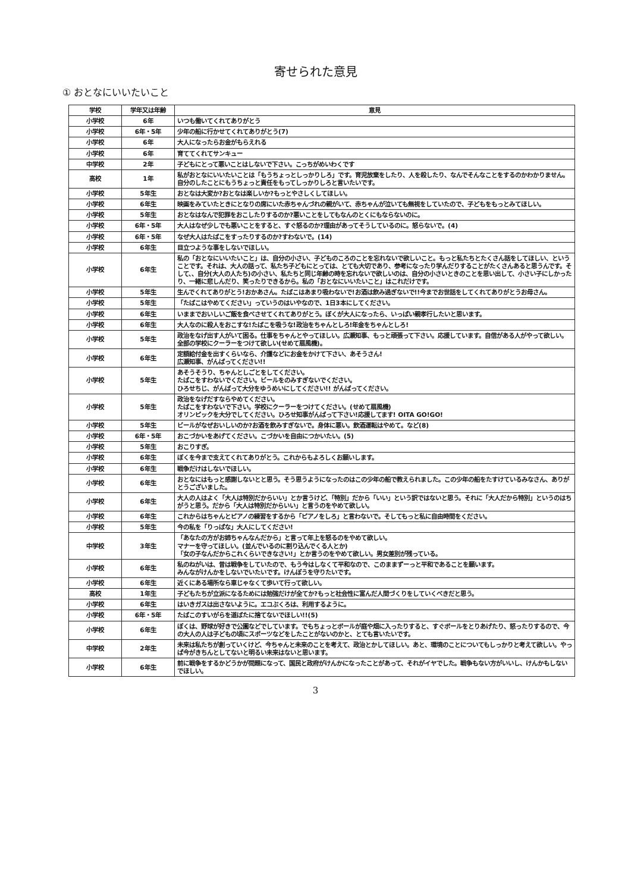寄せられた意見
① おとなにいいたいこと
| 学校 | 学年又は年齢 | 意見 |
| --- | --- | --- |
| 小学校 | 6年 | いつも働いてくれてありがとう |
| 小学校 | 6年・5年 | 少年の船に行かせてくれてありがとう(7) |
| 小学校 | 6年 | 大人になったらお金がもらえれる |
| 小学校 | 6年 | 育ててくれてサンキュー |
| 中学校 | 2年 | 子どもにとって悪いことはしないで下さい。こっちがめいわくです |
| 高校 | 1年 | 私がおとなにいいたいことは「もうちょっとしっかりしろ」です。育児放棄をしたり、人を殺したり、なんでそんなことをするのかわかりません。自分のしたことにもうちょっと責任をもってしっかりしろと言いたいです。 |
| 小学校 | 5年生 | おとなは大変か?おとなは楽しいか?もっとやさしくしてほしい。 |
| 小学校 | 6年生 | 映画をみていたときにとなりの席にいた赤ちゃんづれの親がいて、赤ちゃんが泣いても無視をしていたので、子どもをもっとみてほしい。 |
| 小学校 | 5年生 | おとなはなんで犯罪をおこしたりするのか?悪いことをしてもなんのとくにもならないのに。 |
| 小学校 | 6年・5年 | 大人はなぜ少しでも悪いことをすると、すぐ怒るのか?理由があってそうしているのに。怒らないで。(4) |
| 小学校 | 6年・5年 | なぜ大人はたばこをすったりするのか?すわないで。(14) |
| 小学校 | 6年生 | 目立つような事をしないでほしい。 |
| 小学校 | 6年生 | 私の「おとなにいいたいこと」は、自分の小さい、子どものころのことを忘れないで欲しいこと。もっと私たちとたくさん話をしてほしい、ということです。それは、大人の話って、私たち子どもにとっては、とても大切であり、参考になったり学んだりすることがたくさんあると思うんです。そして、、自分(大人の人たち)の小さい、私たちと同じ年齢の時を忘れないで欲しいのは、自分の小さいときのことを思い出して、小さい子にしかったり、一緒に悲しんだり、笑ったりできるから。私の「おとなにいいたいこと」はこれだけです。 |
| 小学校 | 5年生 | 生んでくれてありがとう!おかあさん。たばこはあまり吸わないで!お酒は飲み過ぎないで!!今までお世話をしてくれてありがとうお母さん。 |
| 小学校 | 5年生 | 「たばこはやめてください」っていうのはいやなので、1日3本にしてください。 |
| 小学校 | 6年生 | いままでおいしいご飯を食べさせてくれてありがとう。ぼくが大人になったら、いっぱい親孝行したいと思います。 |
| 小学校 | 6年生 | 大人なのに殺人をおこすな!たばこを吸うな!政治をちゃんとしろ!年金をちゃんとしろ! |
| 小学校 | 5年生 | 政治をなげ出す人がいて困る。仕事をちゃんとやってほしい。広瀬知事、もっと頑張って下さい。応援しています。自信がある人がやって欲しい。全部の学校にクーラーをつけて欲しい(せめて扇風機)。 |
| 小学校 | 6年生 | 定額給付金を出すくらいなら、介護などにお金をかけて下さい、あそうさん! 広瀬知事、がんばってください!! |
| 小学校 | 5年生 | あそうそうり、ちゃんとしごとをしてください。 たばこをすわないでください。ビールをのみすぎないでください。 ひろせちじ、がんばって大分をゆうめいにしてください!! がんばってください。 |
| 小学校 | 5年生 | 政治をなげだすならやめてください。 たばこをすわないで下さい。学校にクーラーをつけてください。(せめて扇風機) オリンピックを大分でしてください。ひろせ知事がんばって下さい!応援してます! OITA GO!GO! |
| 小学校 | 5年生 | ビールがなぜおいしいのか?お酒を飲みすぎないで。身体に悪い。飲酒運転はやめて。など(8) |
| 小学校 | 6年・5年 | おこづかいをあげてください。こづかいを自由につかいたい。(5) |
| 小学校 | 5年生 | おこりすぎ。 |
| 小学校 | 6年生 | ぼくを今まで支えてくれてありがとう。これからもよろしくお願いします。 |
| 小学校 | 6年生 | 戦争だけはしないでほしい。 |
| 小学校 | 6年生 | おとなにはもっと感謝しないとと思う。そう思うようになったのはこの少年の船で教えられました。この少年の船をたすけているみなさん、ありがとうございました。 |
| 小学校 | 6年生 | 大人の人はよく「大人は特別だからいい」とか言うけど、「特別」だから「いい」という訳ではないと思う。それに「大人だから特別」というのはちがうと思う。だから「大人は特別だからいい」と言うのをやめて欲しい。 |
| 小学校 | 6年生 | これからはちゃんとピアノの練習をするから「ピアノをしろ」と言わないで。そしてもっと私に自由時間をください。 |
| 小学校 | 5年生 | 今の私を「りっぱな」大人にしてください! |
| 中学校 | 3年生 | 「あなたの方がお姉ちゃんなんだから」と言って年上を怒るのをやめて欲しい。 マナーを守ってほしい。(並んでいるのに割り込んでくる人とか) 「女の子なんだからこれくらいできなさい!」とか言うのをやめて欲しい。男女差別が残っている。 |
| 小学校 | 6年生 | 私のねがいは、昔は戦争をしていたので、もう今はしなくて平和なので、このままずーっと平和であることを願います。 みんながけんかをしないでいたいです。けんぽうを守りたいです。 |
| 小学校 | 6年生 | 近くにある場所なら車じゃなくて歩いて行って欲しい。 |
| 高校 | 1年生 | 子どもたちが立派になるためには勉強だけが全てか?もっと社会性に富んだ人間づくりをしていくべきだと思う。 |
| 小学校 | 6年生 | はいきガスは出さないように。エコぶくろは、利用するように。 |
| 小学校 | 6年・5年 | たばこのすいがらを道ばたに捨てないでほしい!!(5) |
| 小学校 | 6年生 | ぼくは、野球が好きで公園などでしています。でもちょっとボールが庭や畑に入ったりすると、すぐボールをとりあげたり、怒ったりするので、今の大人の人は子どもの頃にスポーツなどをしたことがないのかと、とても言いたいです。 |
| 中学校 | 2年生 | 未来は私たちが創っていくけど、今ちゃんと未来のことを考えて、政治とかしてほしい。あと、環境のことについてもしっかりと考えて欲しい。やっぱ今がきちんとしてないと明るい未来はないと思います。 |
| 小学校 | 6年生 | 前に戦争をするかどうかが問題になって、国民と政府がけんかになったことがあって、それがイヤでした。戦争もない方がいいし、けんかもしないでほしい。 |
3